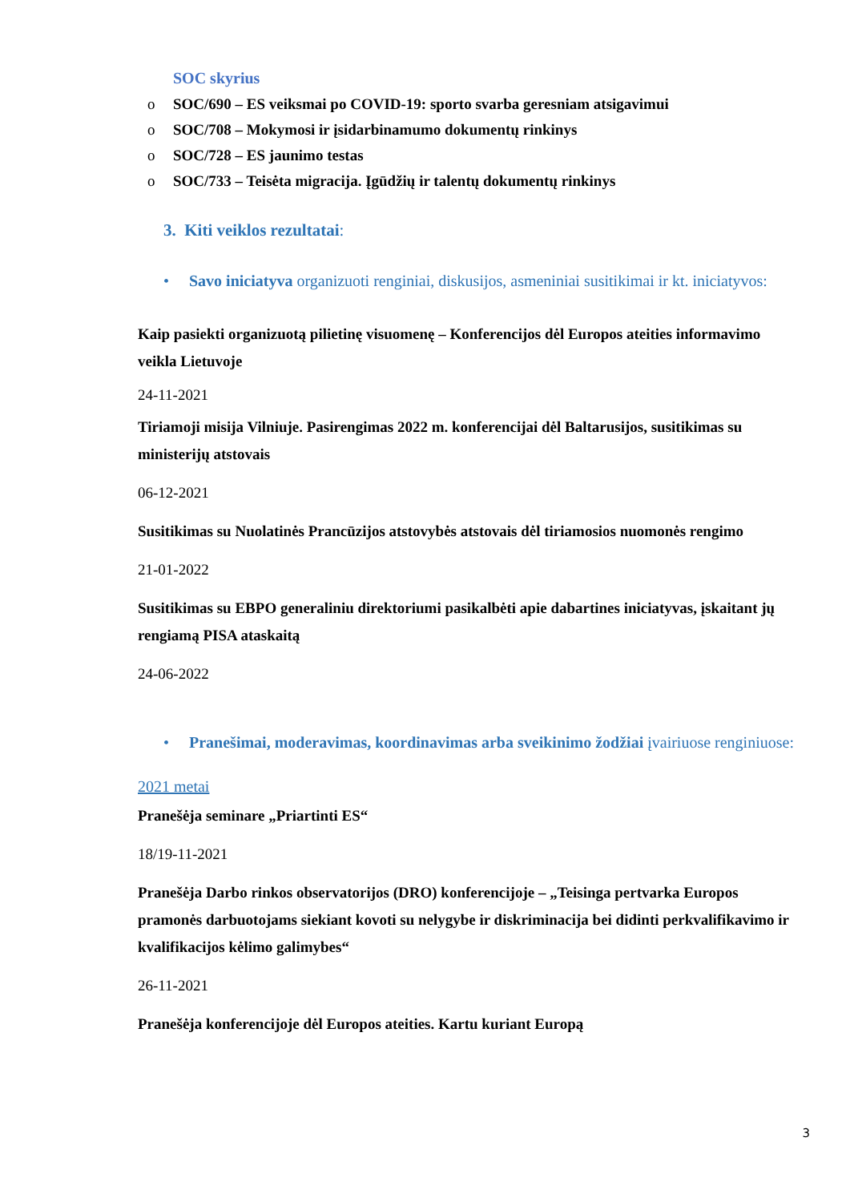SOC skyrius
o SOC/690 – ES veiksmai po COVID-19: sporto svarba geresniam atsigavimui
o SOC/708 – Mokymosi ir įsidarbinamumo dokumentų rinkinys
o SOC/728 – ES jaunimo testas
o SOC/733 – Teisėta migracija. Įgūdžių ir talentų dokumentų rinkinys
3. Kiti veiklos rezultatai:
• Savo iniciatyva organizuoti renginiai, diskusijos, asmeniniai susitikimai ir kt. iniciatyvos:
Kaip pasiekti organizuotą pilietinę visuomenę – Konferencijos dėl Europos ateities informavimo veikla Lietuvoje
24-11-2021
Tiriamoji misija Vilniuje. Pasirengimas 2022 m. konferencijai dėl Baltarusijos, susitikimas su ministerijų atstovais
06-12-2021
Susitikimas su Nuolatinės Prancūzijos atstovybės atstovais dėl tiriamosios nuomonės rengimo
21-01-2022
Susitikimas su EBPO generaliniu direktoriumi pasikalbėti apie dabartines iniciatyvas, įskaitant jų rengiamą PISA ataskaitą
24-06-2022
• Pranešimai, moderavimas, koordinavimas arba sveikinimo žodžiai įvairiuose renginiuose:
2021 metai
Pranešėja seminare „Priartinti ES“
18/19-11-2021
Pranešėja Darbo rinkos observatorijos (DRO) konferencijoje – „Teisinga pertvarka Europos pramonės darbuotojams siekiant kovoti su nelygybe ir diskriminacija bei didinti perkvalifikavimo ir kvalifikacijos kėlimo galimybes“
26-11-2021
Pranešėja konferencijoje dėl Europos ateities. Kartu kuriant Europą
3